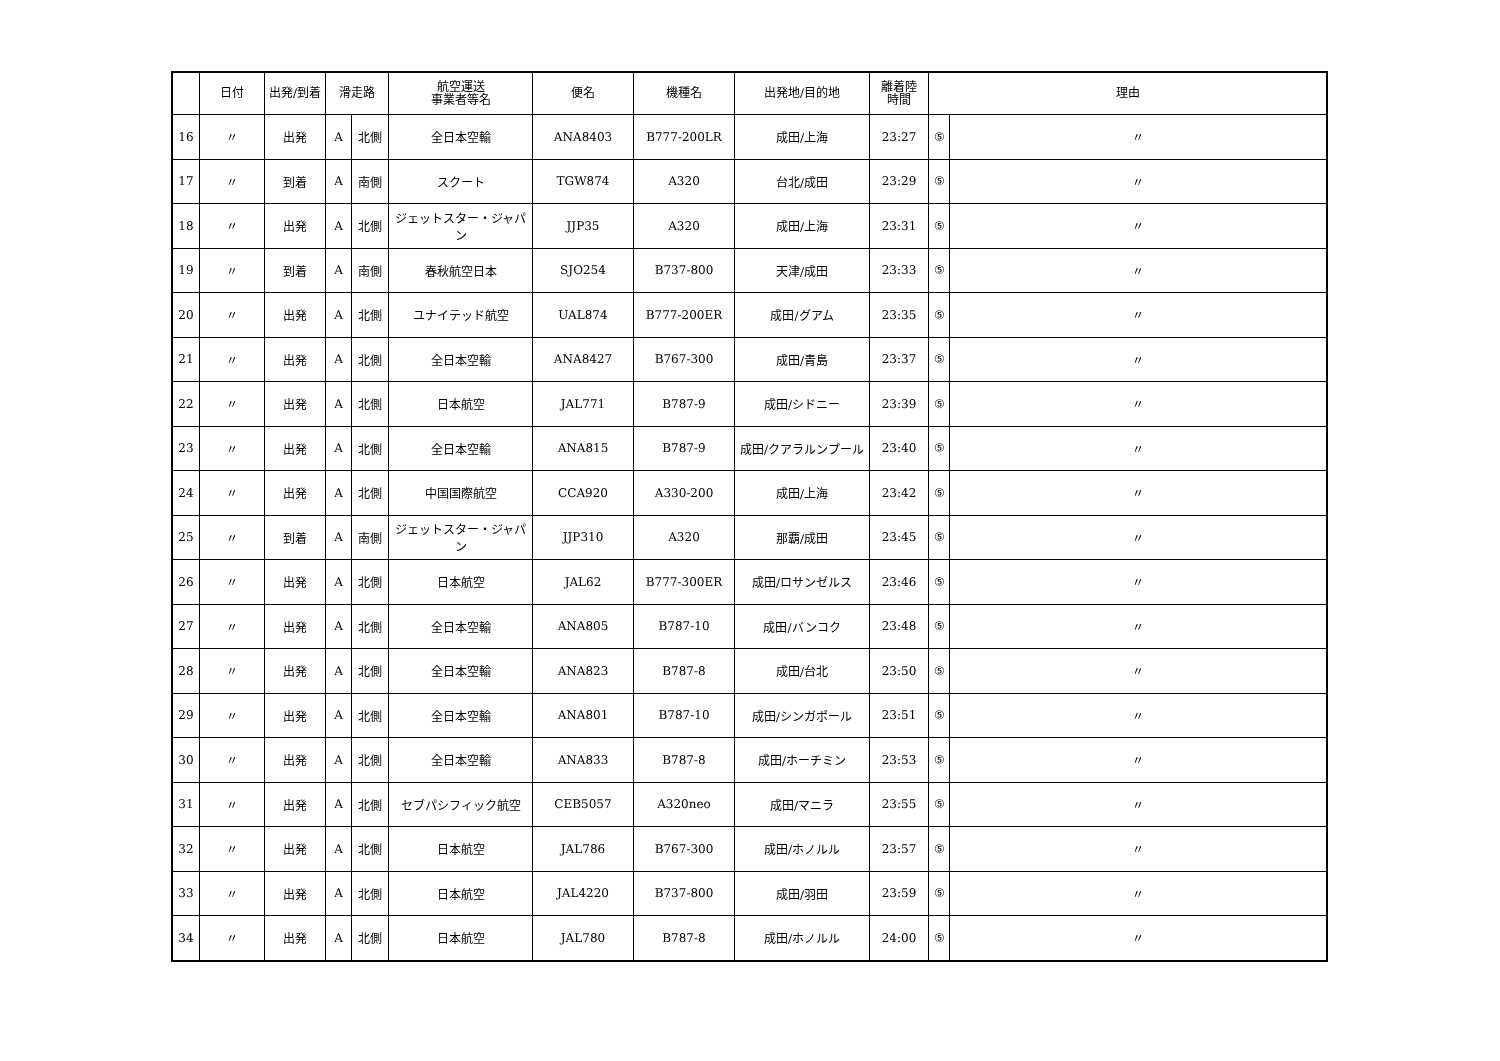| | 日付 | 出発/到着 | 滑走路 | | 航空運送 事業者等名 | 便名 | 機種名 | 出発地/目的地 | 離着陸 時間 | 理由 | |
| --- | --- | --- | --- | --- | --- | --- | --- | --- | --- | --- | --- |
| 16 | 〃 | 出発 | A | 北側 | 全日本空輸 | ANA8403 | B777-200LR | 成田/上海 | 23:27 | ⑤ | 〃 |
| 17 | 〃 | 到着 | A | 南側 | スクート | TGW874 | A320 | 台北/成田 | 23:29 | ⑤ | 〃 |
| 18 | 〃 | 出発 | A | 北側 | ジェットスター・ジャパン | JJP35 | A320 | 成田/上海 | 23:31 | ⑤ | 〃 |
| 19 | 〃 | 到着 | A | 南側 | 春秋航空日本 | SJO254 | B737-800 | 天津/成田 | 23:33 | ⑤ | 〃 |
| 20 | 〃 | 出発 | A | 北側 | ユナイテッド航空 | UAL874 | B777-200ER | 成田/グアム | 23:35 | ⑤ | 〃 |
| 21 | 〃 | 出発 | A | 北側 | 全日本空輸 | ANA8427 | B767-300 | 成田/青島 | 23:37 | ⑤ | 〃 |
| 22 | 〃 | 出発 | A | 北側 | 日本航空 | JAL771 | B787-9 | 成田/シドニー | 23:39 | ⑤ | 〃 |
| 23 | 〃 | 出発 | A | 北側 | 全日本空輸 | ANA815 | B787-9 | 成田/クアラルンプール | 23:40 | ⑤ | 〃 |
| 24 | 〃 | 出発 | A | 北側 | 中国国際航空 | CCA920 | A330-200 | 成田/上海 | 23:42 | ⑤ | 〃 |
| 25 | 〃 | 到着 | A | 南側 | ジェットスター・ジャパン | JJP310 | A320 | 那覇/成田 | 23:45 | ⑤ | 〃 |
| 26 | 〃 | 出発 | A | 北側 | 日本航空 | JAL62 | B777-300ER | 成田/ロサンゼルス | 23:46 | ⑤ | 〃 |
| 27 | 〃 | 出発 | A | 北側 | 全日本空輸 | ANA805 | B787-10 | 成田/バンコク | 23:48 | ⑤ | 〃 |
| 28 | 〃 | 出発 | A | 北側 | 全日本空輸 | ANA823 | B787-8 | 成田/台北 | 23:50 | ⑤ | 〃 |
| 29 | 〃 | 出発 | A | 北側 | 全日本空輸 | ANA801 | B787-10 | 成田/シンガポール | 23:51 | ⑤ | 〃 |
| 30 | 〃 | 出発 | A | 北側 | 全日本空輸 | ANA833 | B787-8 | 成田/ホーチミン | 23:53 | ⑤ | 〃 |
| 31 | 〃 | 出発 | A | 北側 | セブパシフィック航空 | CEB5057 | A320neo | 成田/マニラ | 23:55 | ⑤ | 〃 |
| 32 | 〃 | 出発 | A | 北側 | 日本航空 | JAL786 | B767-300 | 成田/ホノルル | 23:57 | ⑤ | 〃 |
| 33 | 〃 | 出発 | A | 北側 | 日本航空 | JAL4220 | B737-800 | 成田/羽田 | 23:59 | ⑤ | 〃 |
| 34 | 〃 | 出発 | A | 北側 | 日本航空 | JAL780 | B787-8 | 成田/ホノルル | 24:00 | ⑤ | 〃 |